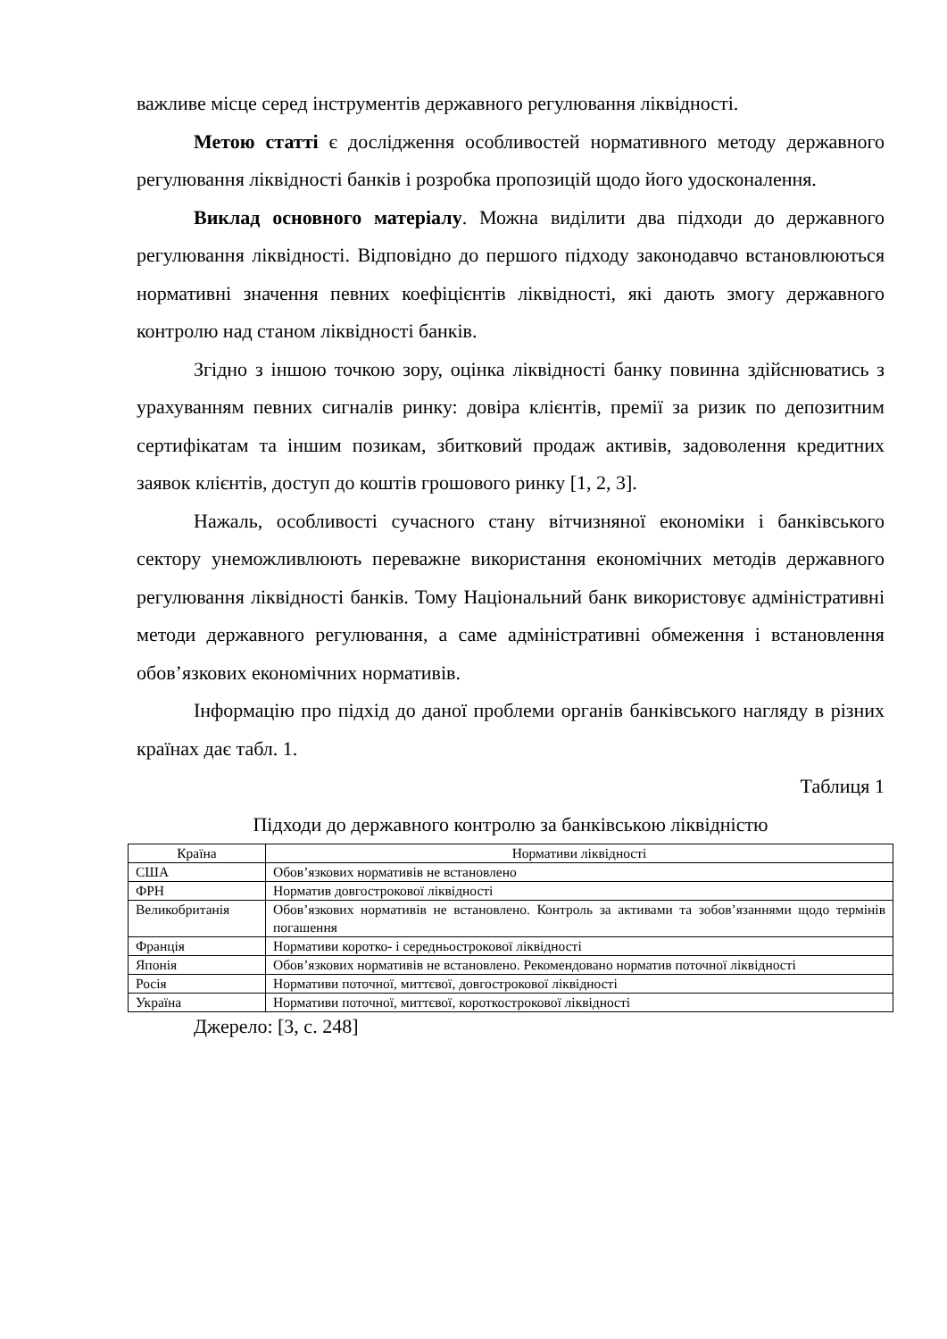важливе місце серед інструментів державного регулювання ліквідності.
Метою статті є дослідження особливостей нормативного методу державного регулювання ліквідності банків і розробка пропозицій щодо його удосконалення.
Виклад основного матеріалу. Можна виділити два підходи до державного регулювання ліквідності. Відповідно до першого підходу законодавчо встановлюються нормативні значення певних коефіцієнтів ліквідності, які дають змогу державного контролю над станом ліквідності банків.
Згідно з іншою точкою зору, оцінка ліквідності банку повинна здійснюватись з урахуванням певних сигналів ринку: довіра клієнтів, премії за ризик по депозитним сертифікатам та іншим позикам, збитковий продаж активів, задоволення кредитних заявок клієнтів, доступ до коштів грошового ринку [1, 2, 3].
Нажаль, особливості сучасного стану вітчизняної економіки і банківського сектору унеможливлюють переважне використання економічних методів державного регулювання ліквідності банків. Тому Національний банк використовує адміністративні методи державного регулювання, а саме адміністративні обмеження і встановлення обов’язкових економічних нормативів.
Інформацію про підхід до даної проблеми органів банківського нагляду в різних країнах дає табл. 1.
Таблиця 1
Підходи до державного контролю за банківською ліквідністю
| Країна | Нормативи ліквідності |
| --- | --- |
| США | Обов’язкових нормативів не встановлено |
| ФРН | Норматив довгострокової ліквідності |
| Великобританія | Обов’язкових нормативів не встановлено. Контроль за активами та зобов’язаннями щодо термінів погашення |
| Франція | Нормативи коротко- і середньострокової ліквідності |
| Японія | Обов’язкових нормативів не встановлено. Рекомендовано норматив поточної ліквідності |
| Росія | Нормативи поточної, миттєвої, довгострокової ліквідності |
| Україна | Нормативи поточної, миттєвої, короткострокової ліквідності |
Джерело: [3, с. 248]